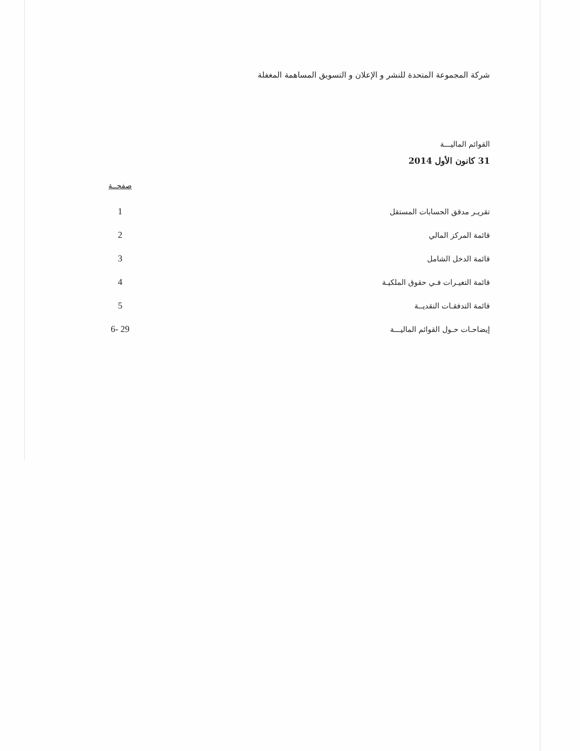شركة المجموعة المتحدة للنشر و الإعلان و التسويق المساهمة المغفلة
القوائم الماليـــة
31 كانون الأول 2014
| | صفحــة |
| --- | --- |
| تقريـر مدقق الحسابات المستقل | 1 |
| قائمة المركز المالي | 2 |
| قائمة الدخل الشامل | 3 |
| قائمة التغيـرات فـي حقوق الملكيـة | 4 |
| قائمة التدفقـات النقديــة | 5 |
| إيضاحـات حـول القوائم الماليـــة | 6- 29 |